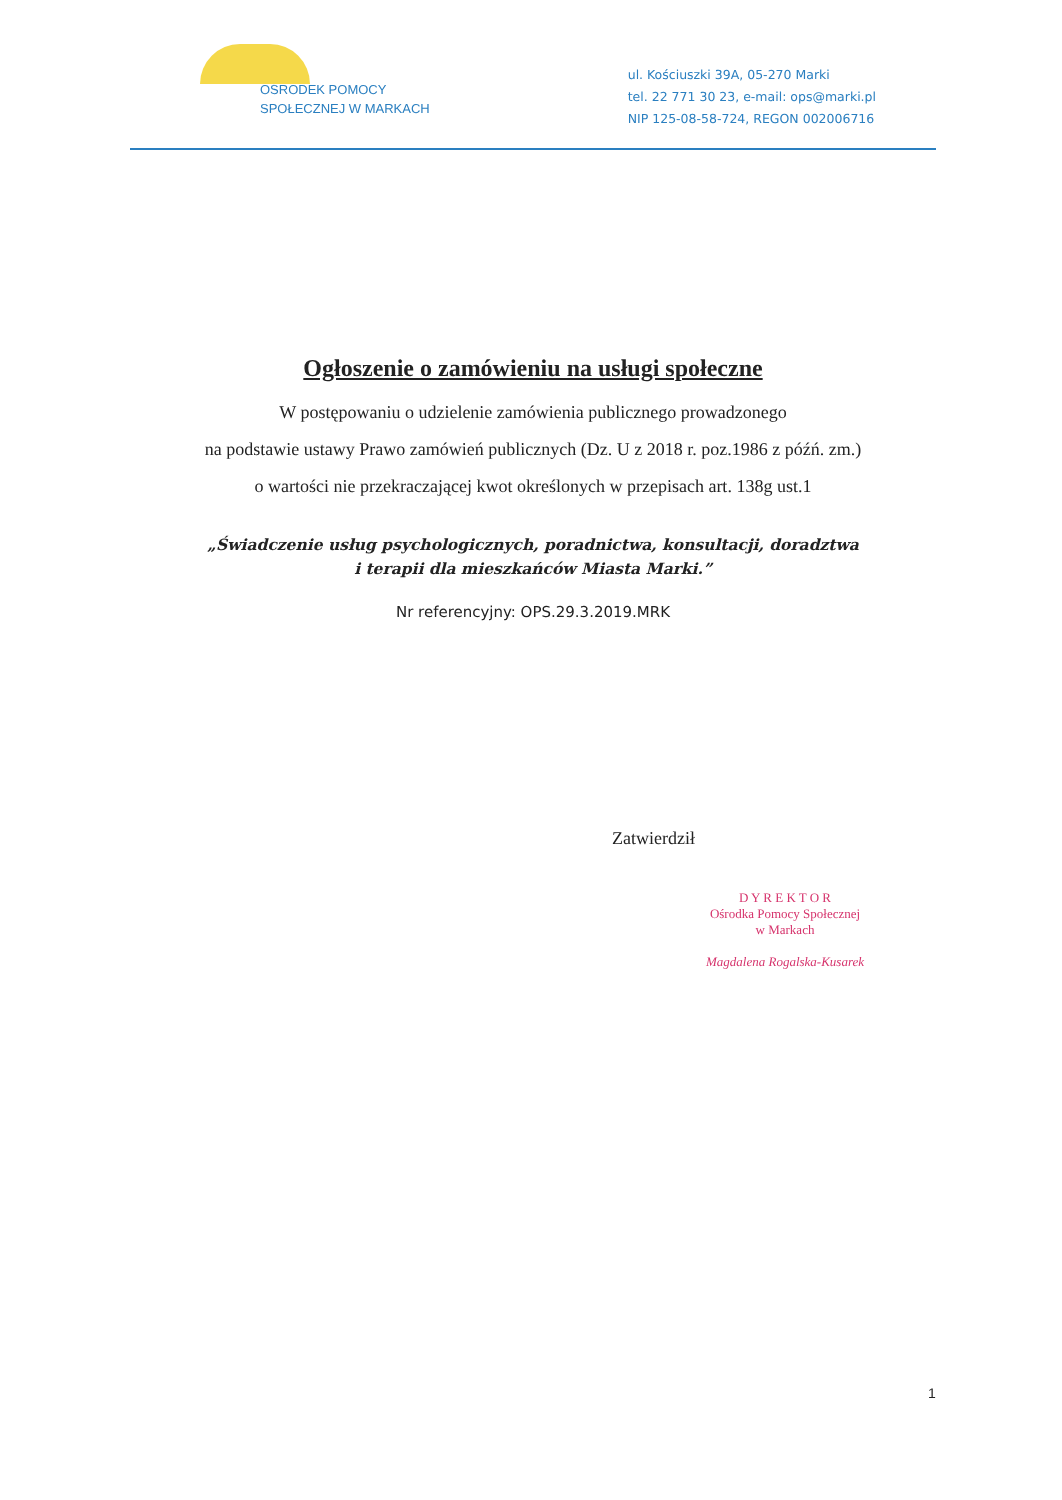OŚRODEK POMOCY
SPOŁECZNEJ W MARKACH
ul. Kościuszki 39A, 05-270 Marki
tel. 22 771 30 23, e-mail: ops@marki.pl
NIP 125-08-58-724, REGON 002006716
Ogłoszenie o zamówieniu na usługi społeczne
W postępowaniu o udzielenie zamówienia publicznego prowadzonego
na podstawie ustawy Prawo zamówień publicznych (Dz. U z 2018 r. poz.1986 z późń. zm.)
o wartości nie przekraczającej kwot określonych w przepisach art. 138g ust.1
„Świadczenie usług psychologicznych, poradnictwa, konsultacji, doradztwa
i terapii dla mieszkańców Miasta Marki.”
Nr referencyjny: OPS.29.3.2019.MRK
Zatwierdził
D Y R E K T O R
Ośrodka Pomocy Społecznej
w Markach
Magdalena Rogalska-Kusarek
1